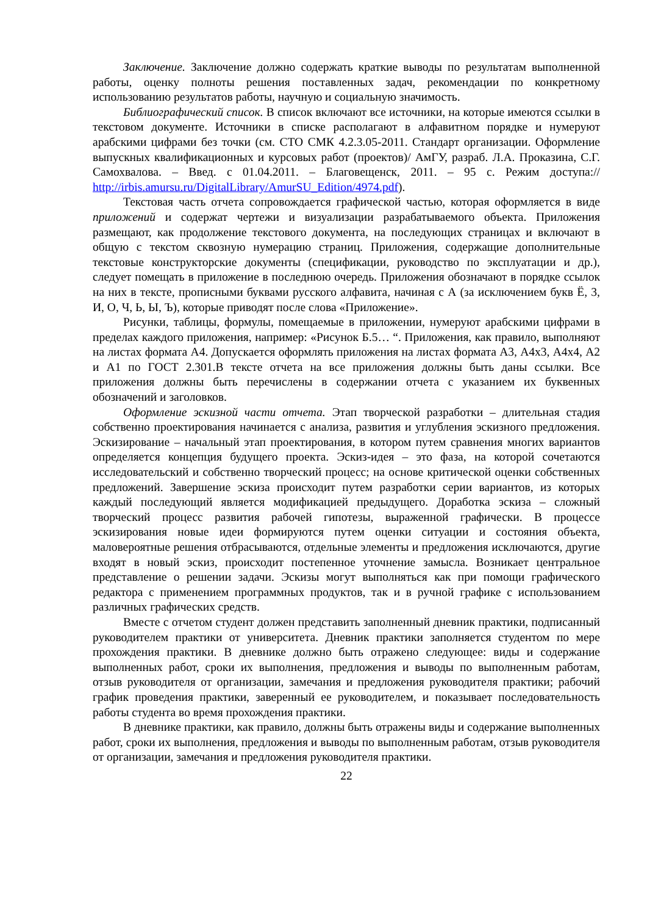Заключение. Заключение должно содержать краткие выводы по результатам выполненной работы, оценку полноты решения поставленных задач, рекомендации по конкретному использованию результатов работы, научную и социальную значимость.
Библиографический список. В список включают все источники, на которые имеются ссылки в текстовом документе. Источники в списке располагают в алфавитном порядке и нумеруют арабскими цифрами без точки (см. СТО СМК 4.2.3.05-2011. Стандарт организации. Оформление выпускных квалификационных и курсовых работ (проектов)/ АмГУ, разраб. Л.А. Проказина, С.Г. Самохвалова. – Введ. с 01.04.2011. – Благовещенск, 2011. – 95 с. Режим доступа:// http://irbis.amursu.ru/DigitalLibrary/AmurSU_Edition/4974.pdf).
Текстовая часть отчета сопровождается графической частью, которая оформляется в виде приложений и содержат чертежи и визуализации разрабатываемого объекта. Приложения размещают, как продолжение текстового документа, на последующих страницах и включают в общую с текстом сквозную нумерацию страниц. Приложения, содержащие дополнительные текстовые конструкторские документы (спецификации, руководство по эксплуатации и др.), следует помещать в приложение в последнюю очередь. Приложения обозначают в порядке ссылок на них в тексте, прописными буквами русского алфавита, начиная с А (за исключением букв Ё, 3, И, О, Ч, Ь, Ы, Ъ), которые приводят после слова «Приложение».
Рисунки, таблицы, формулы, помещаемые в приложении, нумеруют арабскими цифрами в пределах каждого приложения, например: «Рисунок Б.5… “. Приложения, как правило, выполняют на листах формата А4. Допускается оформлять приложения на листах формата А3, А4x3, А4x4, А2 и А1 по ГОСТ 2.301.В тексте отчета на все приложения должны быть даны ссылки. Все приложения должны быть перечислены в содержании отчета с указанием их буквенных обозначений и заголовков.
Оформление эскизной части отчета. Этап творческой разработки – длительная стадия собственно проектирования начинается с анализа, развития и углубления эскизного предложения. Эскизирование – начальный этап проектирования, в котором путем сравнения многих вариантов определяется концепция будущего проекта. Эскиз-идея – это фаза, на которой сочетаются исследовательский и собственно творческий процесс; на основе критической оценки собственных предложений. Завершение эскиза происходит путем разработки серии вариантов, из которых каждый последующий является модификацией предыдущего. Доработка эскиза – сложный творческий процесс развития рабочей гипотезы, выраженной графически. В процессе эскизирования новые идеи формируются путем оценки ситуации и состояния объекта, маловероятные решения отбрасываются, отдельные элементы и предложения исключаются, другие входят в новый эскиз, происходит постепенное уточнение замысла. Возникает центральное представление о решении задачи. Эскизы могут выполняться как при помощи графического редактора с применением программных продуктов, так и в ручной графике с использованием различных графических средств.
Вместе с отчетом студент должен представить заполненный дневник практики, подписанный руководителем практики от университета. Дневник практики заполняется студентом по мере прохождения практики. В дневнике должно быть отражено следующее: виды и содержание выполненных работ, сроки их выполнения, предложения и выводы по выполненным работам, отзыв руководителя от организации, замечания и предложения руководителя практики; рабочий график проведения практики, заверенный ее руководителем, и показывает последовательность работы студента во время прохождения практики.
В дневнике практики, как правило, должны быть отражены виды и содержание выполненных работ, сроки их выполнения, предложения и выводы по выполненным работам, отзыв руководителя от организации, замечания и предложения руководителя практики.
22